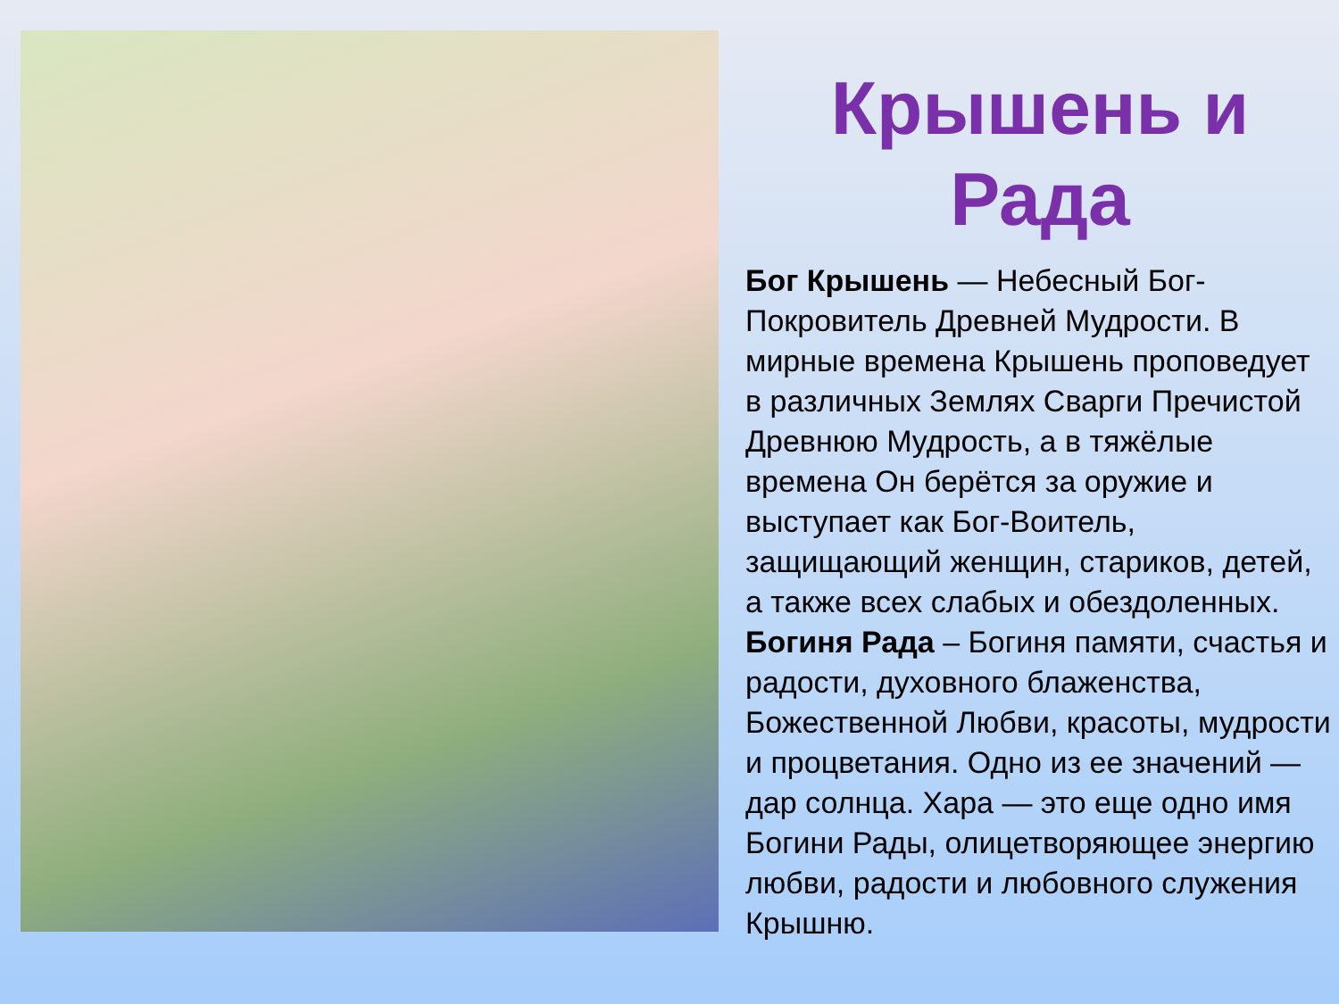Крышень и
Рада
Бог Крышень — Небесный Бог-Покровитель Древней Мудрости. В мирные времена Крышень проповедует в различных Землях Сварги Пречистой Древнюю Мудрость, а в тяжёлые времена Он берётся за оружие и выступает как Бог-Воитель, защищающий женщин, стариков, детей, а также всех слабых и обездоленных.
Богиня Рада – Богиня памяти, счастья и радости, духовного блаженства, Божественной Любви, красоты, мудрости и процветания. Одно из ее значений — дар солнца. Хара — это еще одно имя Богини Рады, олицетворяющее энергию любви, радости и любовного служения Крышню.